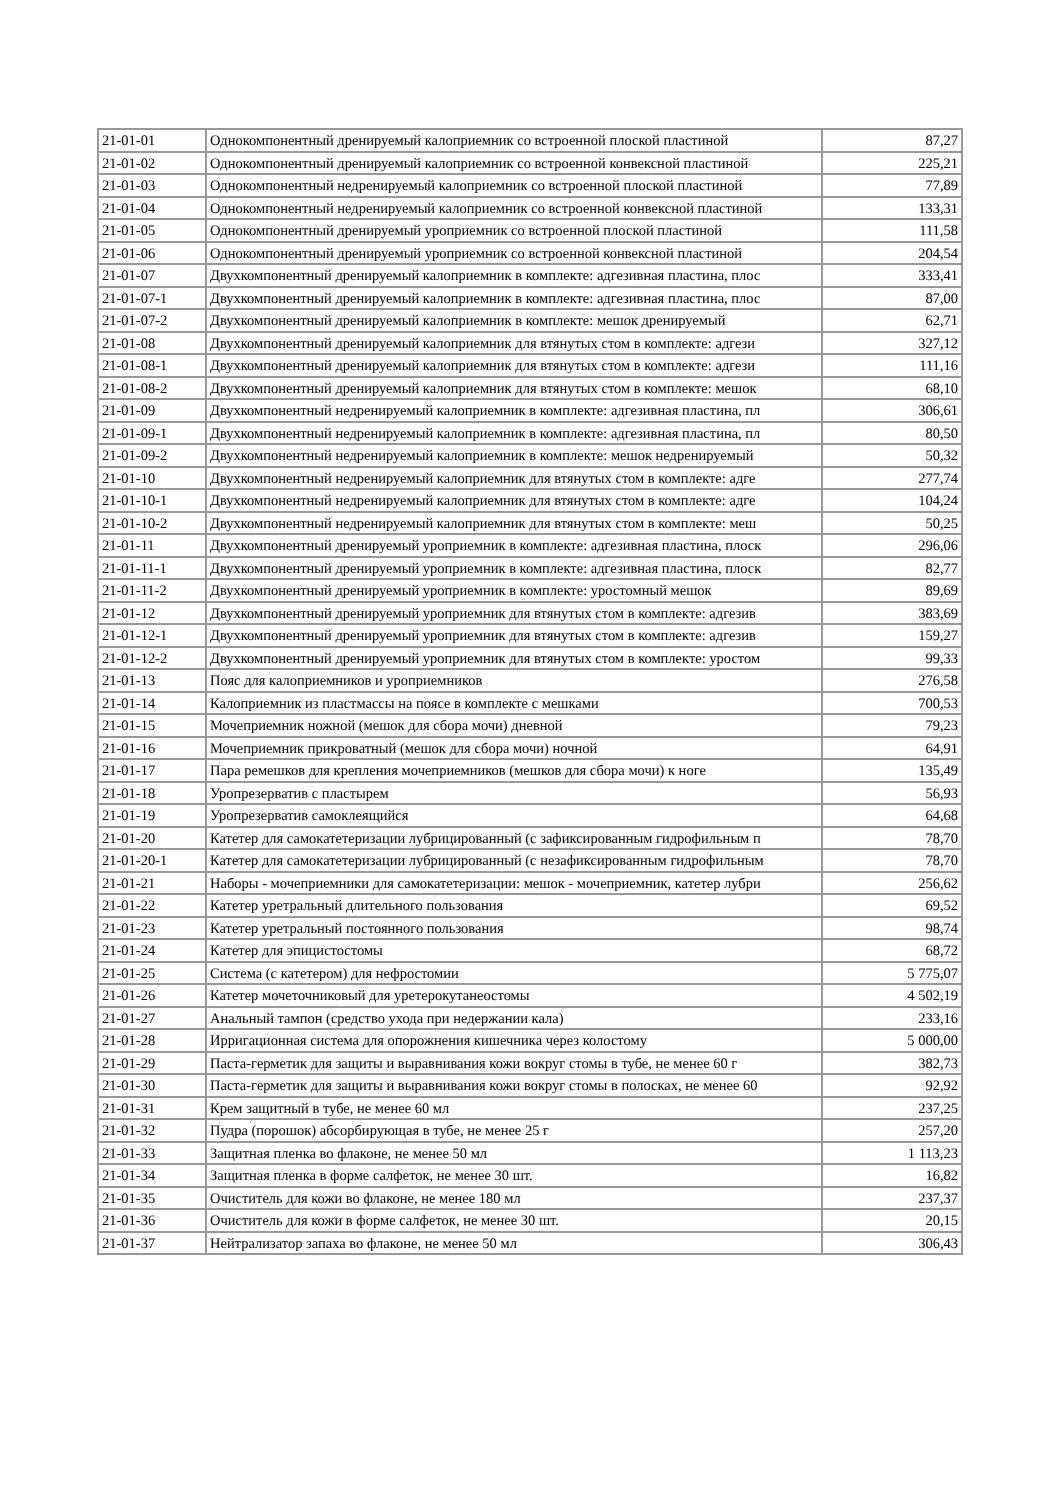| 21-01-01 | Однокомпонентный дренируемый калоприемник со встроенной плоской пластиной | 87,27 |
| 21-01-02 | Однокомпонентный дренируемый калоприемник со встроенной конвексной пластиной | 225,21 |
| 21-01-03 | Однокомпонентный недренируемый калоприемник со встроенной плоской пластиной | 77,89 |
| 21-01-04 | Однокомпонентный недренируемый калоприемник со встроенной конвексной пластиной | 133,31 |
| 21-01-05 | Однокомпонентный дренируемый уроприемник со встроенной плоской пластиной | 111,58 |
| 21-01-06 | Однокомпонентный дренируемый уроприемник со встроенной конвексной пластиной | 204,54 |
| 21-01-07 | Двухкомпонентный дренируемый калоприемник в комплекте: адгезивная пластина, плос | 333,41 |
| 21-01-07-1 | Двухкомпонентный дренируемый калоприемник в комплекте: адгезивная пластина, плос | 87,00 |
| 21-01-07-2 | Двухкомпонентный дренируемый калоприемник в комплекте: мешок дренируемый | 62,71 |
| 21-01-08 | Двухкомпонентный дренируемый калоприемник для втянутых стом в комплекте: адгези | 327,12 |
| 21-01-08-1 | Двухкомпонентный дренируемый калоприемник для втянутых стом в комплекте: адгези | 111,16 |
| 21-01-08-2 | Двухкомпонентный дренируемый калоприемник для втянутых стом в комплекте: мешок | 68,10 |
| 21-01-09 | Двухкомпонентный недренируемый калоприемник в комплекте: адгезивная пластина, пл | 306,61 |
| 21-01-09-1 | Двухкомпонентный недренируемый калоприемник в комплекте: адгезивная пластина, пл | 80,50 |
| 21-01-09-2 | Двухкомпонентный недренируемый калоприемник в комплекте: мешок недренируемый | 50,32 |
| 21-01-10 | Двухкомпонентный недренируемый калоприемник для втянутых стом в комплекте: адге | 277,74 |
| 21-01-10-1 | Двухкомпонентный недренируемый калоприемник для втянутых стом в комплекте: адге | 104,24 |
| 21-01-10-2 | Двухкомпонентный недренируемый калоприемник для втянутых стом в комплекте: меш | 50,25 |
| 21-01-11 | Двухкомпонентный дренируемый уроприемник в комплекте: адгезивная пластина, плоск | 296,06 |
| 21-01-11-1 | Двухкомпонентный дренируемый уроприемник в комплекте: адгезивная пластина, плоск | 82,77 |
| 21-01-11-2 | Двухкомпонентный дренируемый уроприемник в комплекте: уростомный мешок | 89,69 |
| 21-01-12 | Двухкомпонентный дренируемый уроприемник для втянутых стом в комплекте: адгезив | 383,69 |
| 21-01-12-1 | Двухкомпонентный дренируемый уроприемник для втянутых стом в комплекте: адгезив | 159,27 |
| 21-01-12-2 | Двухкомпонентный дренируемый уроприемник для втянутых стом в комплекте: уростом | 99,33 |
| 21-01-13 | Пояс для калоприемников и уроприемников | 276,58 |
| 21-01-14 | Калоприемник из пластмассы на поясе в комплекте с мешками | 700,53 |
| 21-01-15 | Мочеприемник ножной (мешок для сбора мочи) дневной | 79,23 |
| 21-01-16 | Мочеприемник прикроватный (мешок для сбора мочи) ночной | 64,91 |
| 21-01-17 | Пара ремешков для крепления мочеприемников (мешков для сбора мочи) к ноге | 135,49 |
| 21-01-18 | Уропрезерватив с пластырем | 56,93 |
| 21-01-19 | Уропрезерватив самоклеящийся | 64,68 |
| 21-01-20 | Катетер для самокатетеризации лубрицированный (с зафиксированным гидрофильным п | 78,70 |
| 21-01-20-1 | Катетер для самокатетеризации лубрицированный (с незафиксированным гидрофильным | 78,70 |
| 21-01-21 | Наборы - мочеприемники для самокатетеризации: мешок - мочеприемник, катетер лубри | 256,62 |
| 21-01-22 | Катетер уретральный длительного пользования | 69,52 |
| 21-01-23 | Катетер уретральный постоянного пользования | 98,74 |
| 21-01-24 | Катетер для эпицистостомы | 68,72 |
| 21-01-25 | Система (с катетером) для нефростомии | 5 775,07 |
| 21-01-26 | Катетер мочеточниковый для уретерокутанеостомы | 4 502,19 |
| 21-01-27 | Анальный тампон (средство ухода при недержании кала) | 233,16 |
| 21-01-28 | Ирригационная система для опорожнения кишечника через колостому | 5 000,00 |
| 21-01-29 | Паста-герметик для защиты и выравнивания кожи вокруг стомы в тубе, не менее 60 г | 382,73 |
| 21-01-30 | Паста-герметик для защиты и выравнивания кожи вокруг стомы в полосках, не менее 60 | 92,92 |
| 21-01-31 | Крем защитный в тубе, не менее 60 мл | 237,25 |
| 21-01-32 | Пудра (порошок) абсорбирующая в тубе, не менее 25 г | 257,20 |
| 21-01-33 | Защитная пленка во флаконе, не менее 50 мл | 1 113,23 |
| 21-01-34 | Защитная пленка в форме салфеток, не менее 30 шт. | 16,82 |
| 21-01-35 | Очиститель для кожи во флаконе, не менее 180 мл | 237,37 |
| 21-01-36 | Очиститель для кожи в форме салфеток, не менее 30 шт. | 20,15 |
| 21-01-37 | Нейтрализатор запаха во флаконе, не менее 50 мл | 306,43 |